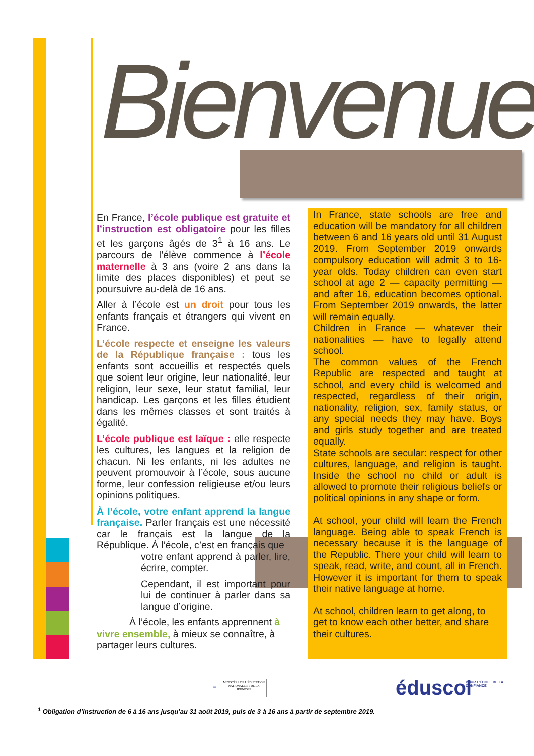Bienvenue
En France, l’école publique est gratuite et l’instruction est obligatoire pour les filles et les garçons âgés de 3<sup>1</sup> à 16 ans. Le parcours de l’élève commence à l’école maternelle à 3 ans (voire 2 ans dans la limite des places disponibles) et peut se poursuivre au-delà de 16 ans.
Aller à l’école est un droit pour tous les enfants français et étrangers qui vivent en France.
L’école respecte et enseigne les valeurs de la République française : tous les enfants sont accueillis et respectés quels que soient leur origine, leur nationalité, leur religion, leur sexe, leur statut familial, leur handicap. Les garçons et les filles étudient dans les mêmes classes et sont traités à égalité.
L’école publique est laïque : elle respecte les cultures, les langues et la religion de chacun. Ni les enfants, ni les adultes ne peuvent promouvoir à l’école, sous aucune forme, leur confession religieuse et/ou leurs opinions politiques.
À l’école, votre enfant apprend la langue française. Parler français est une nécessité car le français est la langue de la République. À l’école, c’est en français que
votre enfant apprend à parler, lire, écrire, compter.
Cependant, il est important pour lui de continuer à parler dans sa langue d’origine.
À l’école, les enfants apprennent à
vivre ensemble, à mieux se connaître, à partager leurs cultures.
In France, state schools are free and education will be mandatory for all children between 6 and 16 years old until 31 August 2019. From September 2019 onwards compulsory education will admit 3 to 16-year olds. Today children can even start school at age 2 — capacity permitting — and after 16, education becomes optional. From September 2019 onwards, the latter will remain equally.
Children in France — whatever their nationalities — have to legally attend school.
The common values of the French Republic are respected and taught at school, and every child is welcomed and respected, regardless of their origin, nationality, religion, sex, family status, or any special needs they may have. Boys and girls study together and are treated equally.
State schools are secular: respect for other cultures, language, and religion is taught. Inside the school no child or adult is allowed to promote their religious beliefs or political opinions in any shape or form.
At school, your child will learn the French language. Being able to speak French is necessary because it is the language of the Republic. There your child will learn to speak, read, write, and count, all in French. However it is important for them to speak their native language at home.
At school, children learn to get along, to get to know each other better, and share their cultures.
RF
MINISTÈRE DE L’ÉDUCATION NATIONALE ET DE LA JEUNESSE
éduscol
POUR L’ÉCOLE DE LA CONFIANCE
<sup>1</sup> Obligation d’instruction de 6 à 16 ans jusqu’au 31 août 2019, puis de 3 à 16 ans à partir de septembre 2019.